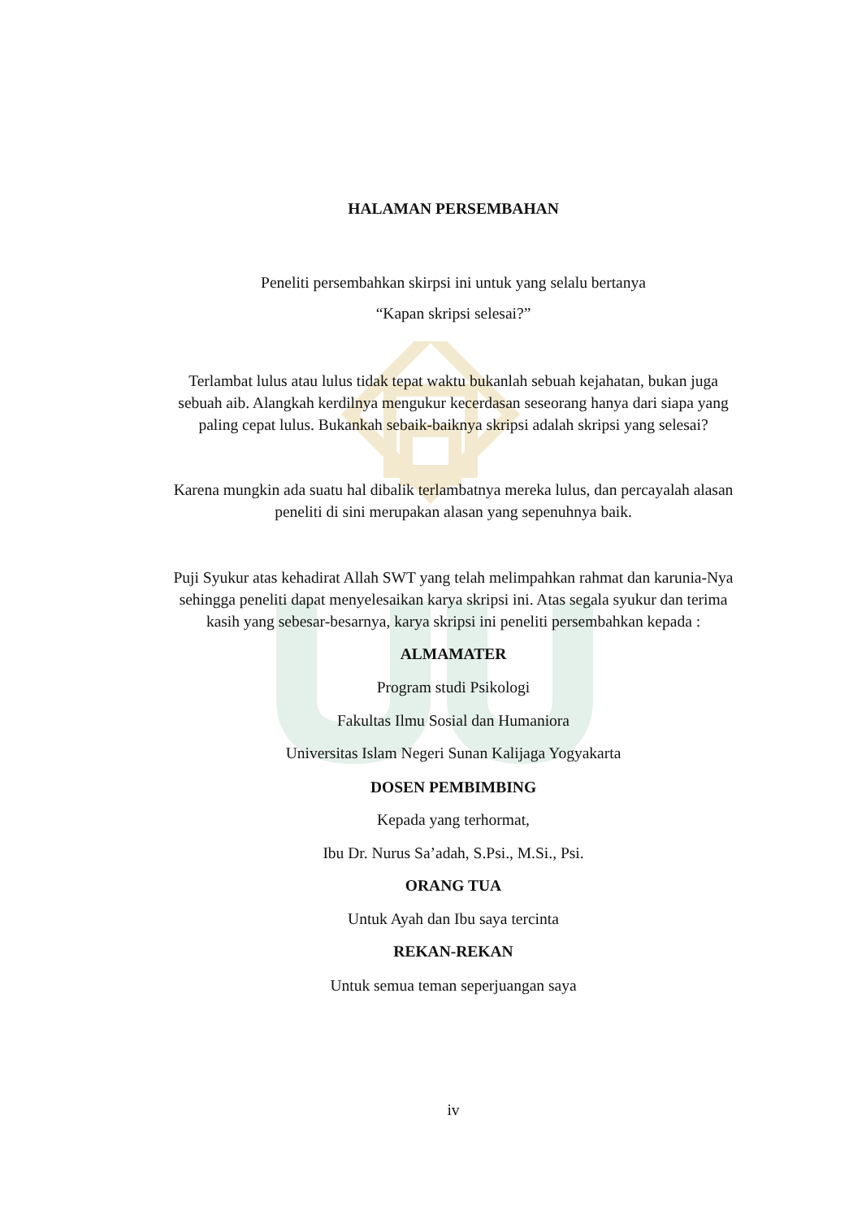HALAMAN PERSEMBAHAN
Peneliti persembahkan skirpsi ini untuk yang selalu bertanya
“Kapan skripsi selesai?”
Terlambat lulus atau lulus tidak tepat waktu bukanlah sebuah kejahatan, bukan juga sebuah aib. Alangkah kerdilnya mengukur kecerdasan seseorang hanya dari siapa yang paling cepat lulus. Bukankah sebaik-baiknya skripsi adalah skripsi yang selesai?
Karena mungkin ada suatu hal dibalik terlambatnya mereka lulus, dan percayalah alasan peneliti di sini merupakan alasan yang sepenuhnya baik.
Puji Syukur atas kehadirat Allah SWT yang telah melimpahkan rahmat dan karunia-Nya sehingga peneliti dapat menyelesaikan karya skripsi ini. Atas segala syukur dan terima kasih yang sebesar-besarnya, karya skripsi ini peneliti persembahkan kepada :
ALMAMATER
Program studi Psikologi
Fakultas Ilmu Sosial dan Humaniora
Universitas Islam Negeri Sunan Kalijaga Yogyakarta
DOSEN PEMBIMBING
Kepada yang terhormat,
Ibu Dr. Nurus Sa’adah, S.Psi., M.Si., Psi.
ORANG TUA
Untuk Ayah dan Ibu saya tercinta
REKAN-REKAN
Untuk semua teman seperjuangan saya
iv